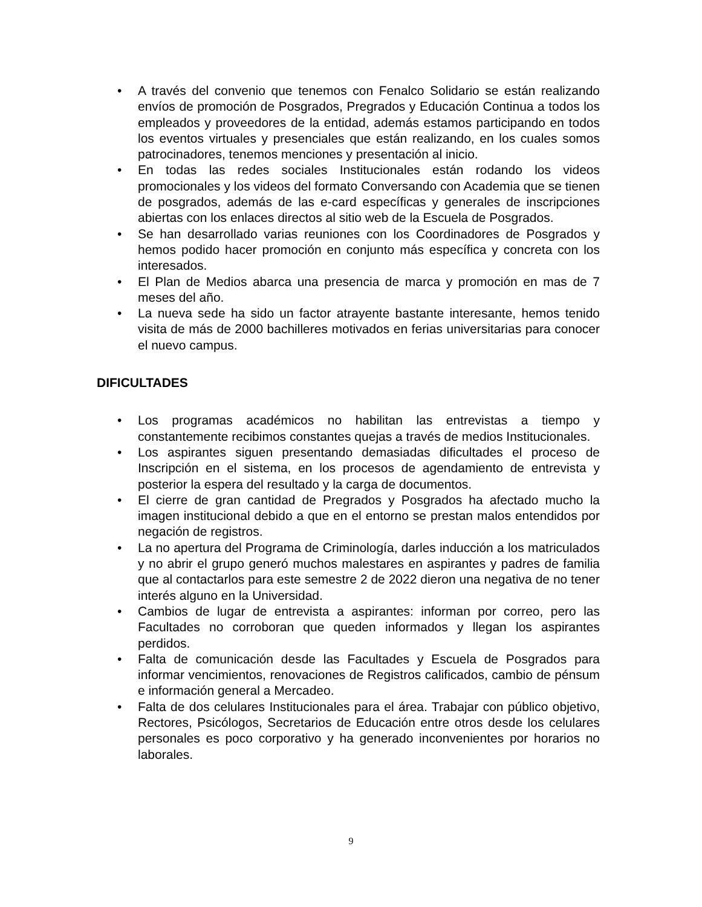• A través del convenio que tenemos con Fenalco Solidario se están realizando envíos de promoción de Posgrados, Pregrados y Educación Continua a todos los empleados y proveedores de la entidad, además estamos participando en todos los eventos virtuales y presenciales que están realizando, en los cuales somos patrocinadores, tenemos menciones y presentación al inicio.
• En todas las redes sociales Institucionales están rodando los videos promocionales y los videos del formato Conversando con Academia que se tienen de posgrados, además de las e-card específicas y generales de inscripciones abiertas con los enlaces directos al sitio web de la Escuela de Posgrados.
• Se han desarrollado varias reuniones con los Coordinadores de Posgrados y hemos podido hacer promoción en conjunto más específica y concreta con los interesados.
• El Plan de Medios abarca una presencia de marca y promoción en mas de 7 meses del año.
• La nueva sede ha sido un factor atrayente bastante interesante, hemos tenido visita de más de 2000 bachilleres motivados en ferias universitarias para conocer el nuevo campus.
DIFICULTADES
• Los programas académicos no habilitan las entrevistas a tiempo y constantemente recibimos constantes quejas a través de medios Institucionales.
• Los aspirantes siguen presentando demasiadas dificultades el proceso de Inscripción en el sistema, en los procesos de agendamiento de entrevista y posterior la espera del resultado y la carga de documentos.
• El cierre de gran cantidad de Pregrados y Posgrados ha afectado mucho la imagen institucional debido a que en el entorno se prestan malos entendidos por negación de registros.
• La no apertura del Programa de Criminología, darles inducción a los matriculados y no abrir el grupo generó muchos malestares en aspirantes y padres de familia que al contactarlos para este semestre 2 de 2022 dieron una negativa de no tener interés alguno en la Universidad.
• Cambios de lugar de entrevista a aspirantes: informan por correo, pero las Facultades no corroboran que queden informados y llegan los aspirantes perdidos.
• Falta de comunicación desde las Facultades y Escuela de Posgrados para informar vencimientos, renovaciones de Registros calificados, cambio de pénsum e información general a Mercadeo.
• Falta de dos celulares Institucionales para el área. Trabajar con público objetivo, Rectores, Psicólogos, Secretarios de Educación entre otros desde los celulares personales es poco corporativo y ha generado inconvenientes por horarios no laborales.
9